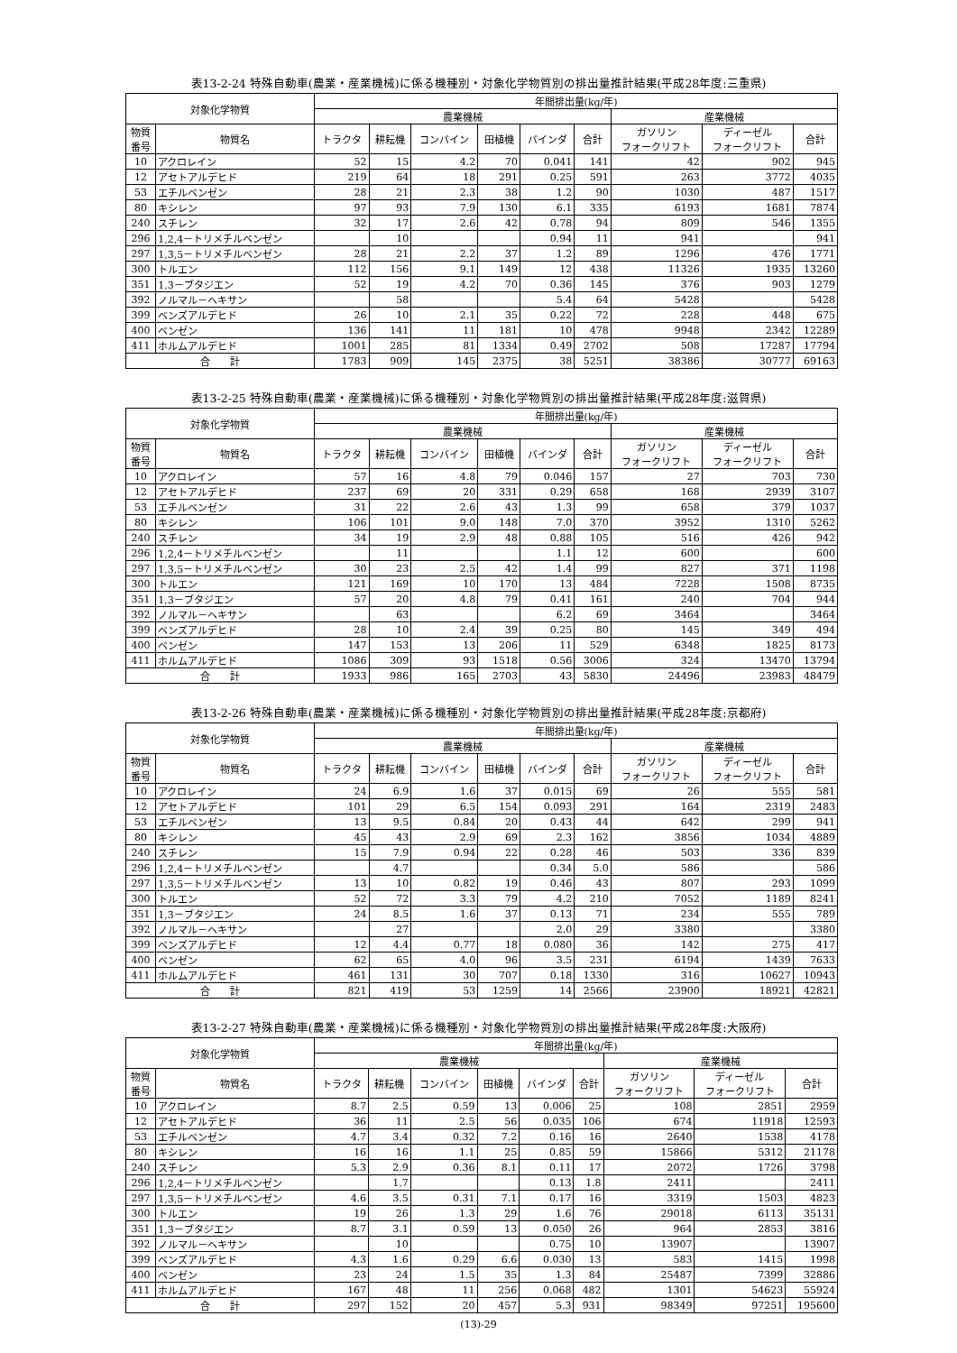表13-2-24 特殊自動車(農業・産業機械)に係る機種別・対象化学物質別の排出量推計結果(平成28年度:三重県)
| 対象化学物質 | | 年間排出量(kg/年) | | | | | | | | |
| --- | --- | --- | --- | --- | --- | --- | --- | --- | --- | --- |
| | | 農業機械 | | | | | | 産業機械 | | |
| 物質 番号 | 物質名 | トラクタ | 耕耘機 | コンバイン | 田植機 | バインダ | 合計 | ガソリン フォークリフト | ディーゼル フォークリフト | 合計 |
| 10 | アクロレイン | 52 | 15 | 4.2 | 70 | 0.041 | 141 | 42 | 902 | 945 |
| 12 | アセトアルデヒド | 219 | 64 | 18 | 291 | 0.25 | 591 | 263 | 3772 | 4035 |
| 53 | エチルベンゼン | 28 | 21 | 2.3 | 38 | 1.2 | 90 | 1030 | 487 | 1517 |
| 80 | キシレン | 97 | 93 | 7.9 | 130 | 6.1 | 335 | 6193 | 1681 | 7874 |
| 240 | スチレン | 32 | 17 | 2.6 | 42 | 0.78 | 94 | 809 | 546 | 1355 |
| 296 | 1,2,4－トリメチルベンゼン | | 10 | | | 0.94 | 11 | 941 | | 941 |
| 297 | 1,3,5－トリメチルベンゼン | 28 | 21 | 2.2 | 37 | 1.2 | 89 | 1296 | 476 | 1771 |
| 300 | トルエン | 112 | 156 | 9.1 | 149 | 12 | 438 | 11326 | 1935 | 13260 |
| 351 | 1,3－ブタジエン | 52 | 19 | 4.2 | 70 | 0.36 | 145 | 376 | 903 | 1279 |
| 392 | ノルマル－ヘキサン | | 58 | | | 5.4 | 64 | 5428 | | 5428 |
| 399 | ベンズアルデヒド | 26 | 10 | 2.1 | 35 | 0.22 | 72 | 228 | 448 | 675 |
| 400 | ベンゼン | 136 | 141 | 11 | 181 | 10 | 478 | 9948 | 2342 | 12289 |
| 411 | ホルムアルデヒド | 1001 | 285 | 81 | 1334 | 0.49 | 2702 | 508 | 17287 | 17794 |
| 合 計 | | 1783 | 909 | 145 | 2375 | 38 | 5251 | 38386 | 30777 | 69163 |
表13-2-25 特殊自動車(農業・産業機械)に係る機種別・対象化学物質別の排出量推計結果(平成28年度:滋賀県)
| 対象化学物質 | | 年間排出量(kg/年) | | | | | | | | |
| --- | --- | --- | --- | --- | --- | --- | --- | --- | --- | --- |
| | | 農業機械 | | | | | | 産業機械 | | |
| 物質 番号 | 物質名 | トラクタ | 耕耘機 | コンバイン | 田植機 | バインダ | 合計 | ガソリン フォークリフト | ディーゼル フォークリフト | 合計 |
| 10 | アクロレイン | 57 | 16 | 4.8 | 79 | 0.046 | 157 | 27 | 703 | 730 |
| 12 | アセトアルデヒド | 237 | 69 | 20 | 331 | 0.29 | 658 | 168 | 2939 | 3107 |
| 53 | エチルベンゼン | 31 | 22 | 2.6 | 43 | 1.3 | 99 | 658 | 379 | 1037 |
| 80 | キシレン | 106 | 101 | 9.0 | 148 | 7.0 | 370 | 3952 | 1310 | 5262 |
| 240 | スチレン | 34 | 19 | 2.9 | 48 | 0.88 | 105 | 516 | 426 | 942 |
| 296 | 1,2,4－トリメチルベンゼン | | 11 | | | 1.1 | 12 | 600 | | 600 |
| 297 | 1,3,5－トリメチルベンゼン | 30 | 23 | 2.5 | 42 | 1.4 | 99 | 827 | 371 | 1198 |
| 300 | トルエン | 121 | 169 | 10 | 170 | 13 | 484 | 7228 | 1508 | 8735 |
| 351 | 1,3－ブタジエン | 57 | 20 | 4.8 | 79 | 0.41 | 161 | 240 | 704 | 944 |
| 392 | ノルマル－ヘキサン | | 63 | | | 6.2 | 69 | 3464 | | 3464 |
| 399 | ベンズアルデヒド | 28 | 10 | 2.4 | 39 | 0.25 | 80 | 145 | 349 | 494 |
| 400 | ベンゼン | 147 | 153 | 13 | 206 | 11 | 529 | 6348 | 1825 | 8173 |
| 411 | ホルムアルデヒド | 1086 | 309 | 93 | 1518 | 0.56 | 3006 | 324 | 13470 | 13794 |
| 合 計 | | 1933 | 986 | 165 | 2703 | 43 | 5830 | 24496 | 23983 | 48479 |
表13-2-26 特殊自動車(農業・産業機械)に係る機種別・対象化学物質別の排出量推計結果(平成28年度:京都府)
| 対象化学物質 | | 年間排出量(kg/年) | | | | | | | | |
| --- | --- | --- | --- | --- | --- | --- | --- | --- | --- | --- |
| | | 農業機械 | | | | | | 産業機械 | | |
| 物質 番号 | 物質名 | トラクタ | 耕耘機 | コンバイン | 田植機 | バインダ | 合計 | ガソリン フォークリフト | ディーゼル フォークリフト | 合計 |
| 10 | アクロレイン | 24 | 6.9 | 1.6 | 37 | 0.015 | 69 | 26 | 555 | 581 |
| 12 | アセトアルデヒド | 101 | 29 | 6.5 | 154 | 0.093 | 291 | 164 | 2319 | 2483 |
| 53 | エチルベンゼン | 13 | 9.5 | 0.84 | 20 | 0.43 | 44 | 642 | 299 | 941 |
| 80 | キシレン | 45 | 43 | 2.9 | 69 | 2.3 | 162 | 3856 | 1034 | 4889 |
| 240 | スチレン | 15 | 7.9 | 0.94 | 22 | 0.28 | 46 | 503 | 336 | 839 |
| 296 | 1,2,4－トリメチルベンゼン | | 4.7 | | | 0.34 | 5.0 | 586 | | 586 |
| 297 | 1,3,5－トリメチルベンゼン | 13 | 10 | 0.82 | 19 | 0.46 | 43 | 807 | 293 | 1099 |
| 300 | トルエン | 52 | 72 | 3.3 | 79 | 4.2 | 210 | 7052 | 1189 | 8241 |
| 351 | 1,3－ブタジエン | 24 | 8.5 | 1.6 | 37 | 0.13 | 71 | 234 | 555 | 789 |
| 392 | ノルマル－ヘキサン | | 27 | | | 2.0 | 29 | 3380 | | 3380 |
| 399 | ベンズアルデヒド | 12 | 4.4 | 0.77 | 18 | 0.080 | 36 | 142 | 275 | 417 |
| 400 | ベンゼン | 62 | 65 | 4.0 | 96 | 3.5 | 231 | 6194 | 1439 | 7633 |
| 411 | ホルムアルデヒド | 461 | 131 | 30 | 707 | 0.18 | 1330 | 316 | 10627 | 10943 |
| 合 計 | | 821 | 419 | 53 | 1259 | 14 | 2566 | 23900 | 18921 | 42821 |
表13-2-27 特殊自動車(農業・産業機械)に係る機種別・対象化学物質別の排出量推計結果(平成28年度:大阪府)
| 対象化学物質 | | 年間排出量(kg/年) | | | | | | | | |
| --- | --- | --- | --- | --- | --- | --- | --- | --- | --- | --- |
| | | 農業機械 | | | | | | 産業機械 | | |
| 物質 番号 | 物質名 | トラクタ | 耕耘機 | コンバイン | 田植機 | バインダ | 合計 | ガソリン フォークリフト | ディーゼル フォークリフト | 合計 |
| 10 | アクロレイン | 8.7 | 2.5 | 0.59 | 13 | 0.006 | 25 | 108 | 2851 | 2959 |
| 12 | アセトアルデヒド | 36 | 11 | 2.5 | 56 | 0.035 | 106 | 674 | 11918 | 12593 |
| 53 | エチルベンゼン | 4.7 | 3.4 | 0.32 | 7.2 | 0.16 | 16 | 2640 | 1538 | 4178 |
| 80 | キシレン | 16 | 16 | 1.1 | 25 | 0.85 | 59 | 15866 | 5312 | 21178 |
| 240 | スチレン | 5.3 | 2.9 | 0.36 | 8.1 | 0.11 | 17 | 2072 | 1726 | 3798 |
| 296 | 1,2,4－トリメチルベンゼン | | 1.7 | | | 0.13 | 1.8 | 2411 | | 2411 |
| 297 | 1,3,5－トリメチルベンゼン | 4.6 | 3.5 | 0.31 | 7.1 | 0.17 | 16 | 3319 | 1503 | 4823 |
| 300 | トルエン | 19 | 26 | 1.3 | 29 | 1.6 | 76 | 29018 | 6113 | 35131 |
| 351 | 1,3－ブタジエン | 8.7 | 3.1 | 0.59 | 13 | 0.050 | 26 | 964 | 2853 | 3816 |
| 392 | ノルマル－ヘキサン | | 10 | | | 0.75 | 10 | 13907 | | 13907 |
| 399 | ベンズアルデヒド | 4.3 | 1.6 | 0.29 | 6.6 | 0.030 | 13 | 583 | 1415 | 1998 |
| 400 | ベンゼン | 23 | 24 | 1.5 | 35 | 1.3 | 84 | 25487 | 7399 | 32886 |
| 411 | ホルムアルデヒド | 167 | 48 | 11 | 256 | 0.068 | 482 | 1301 | 54623 | 55924 |
| 合 計 | | 297 | 152 | 20 | 457 | 5.3 | 931 | 98349 | 97251 | 195600 |
(13)-29